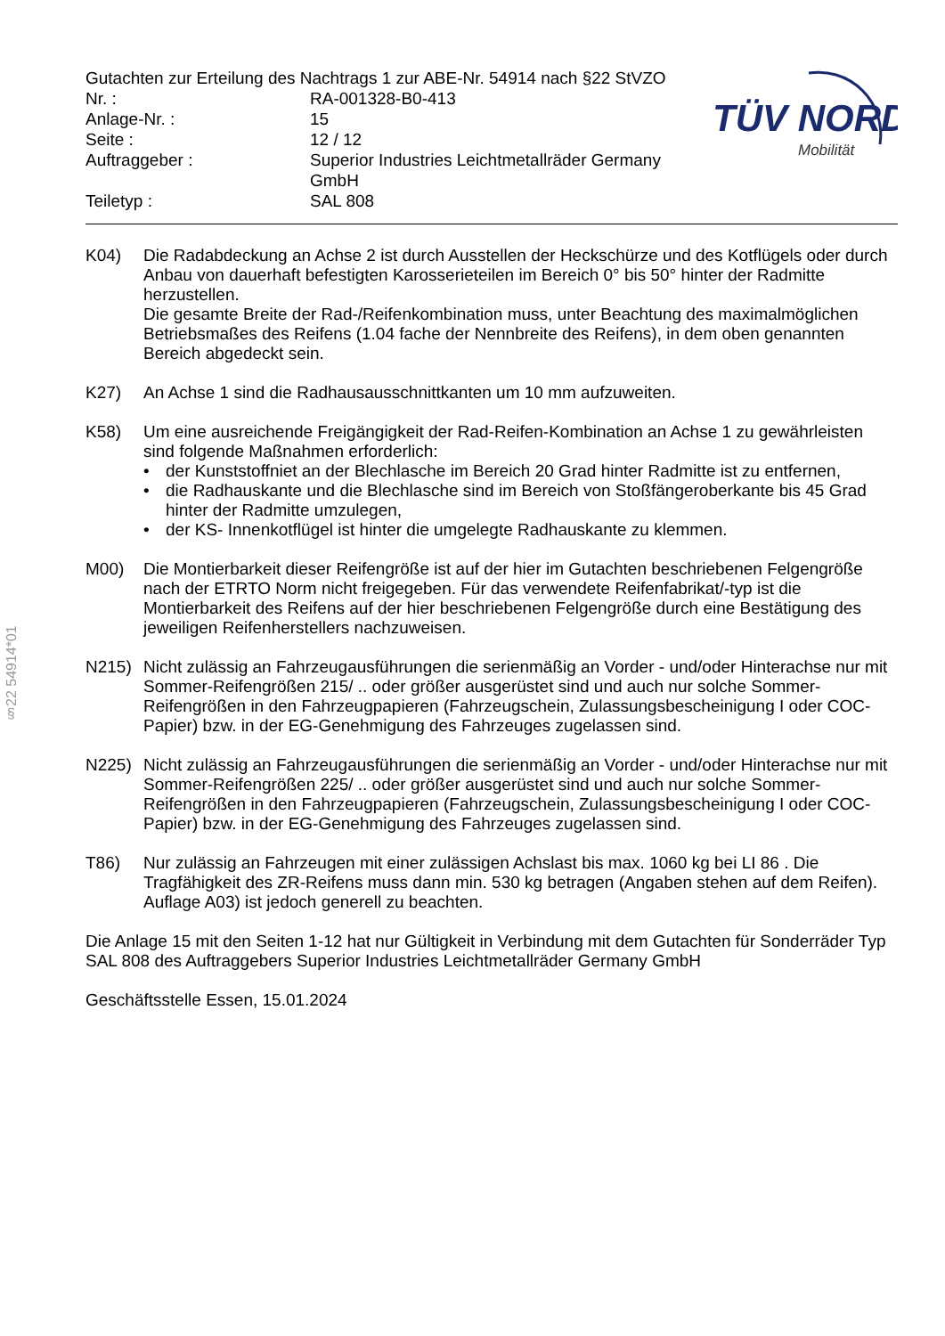§22 54914*01
| Gutachten zur Erteilung des Nachtrags 1 zur ABE-Nr. 54914 nach §22 StVZO | |
| Nr. : | RA-001328-B0-413 |
| Anlage-Nr. : | 15 |
| Seite : | 12 / 12 |
| Auftraggeber : | Superior Industries Leichtmetallräder Germany GmbH |
| Teiletyp : | SAL 808 |
TÜV NORD
Mobilität
K04) Die Radabdeckung an Achse 2 ist durch Ausstellen der Heckschürze und des Kotflügels oder durch Anbau von dauerhaft befestigten Karosserieteilen im Bereich 0° bis 50° hinter der Radmitte herzustellen.
Die gesamte Breite der Rad-/Reifenkombination muss, unter Beachtung des maximalmöglichen Betriebsmaßes des Reifens (1.04 fache der Nennbreite des Reifens), in dem oben genannten Bereich abgedeckt sein.
K27) An Achse 1 sind die Radhausausschnittkanten um 10 mm aufzuweiten.
K58) Um eine ausreichende Freigängigkeit der Rad-Reifen-Kombination an Achse 1 zu gewährleisten sind folgende Maßnahmen erforderlich:
• der Kunststoffniet an der Blechlasche im Bereich 20 Grad hinter Radmitte ist zu entfernen,
• die Radhauskante und die Blechlasche sind im Bereich von Stoßfängeroberkante bis 45 Grad hinter der Radmitte umzulegen,
• der KS- Innenkotflügel ist hinter die umgelegte Radhauskante zu klemmen.
M00) Die Montierbarkeit dieser Reifengröße ist auf der hier im Gutachten beschriebenen Felgengröße nach der ETRTO Norm nicht freigegeben. Für das verwendete Reifenfabrikat/-typ ist die Montierbarkeit des Reifens auf der hier beschriebenen Felgengröße durch eine Bestätigung des jeweiligen Reifenherstellers nachzuweisen.
N215) Nicht zulässig an Fahrzeugausführungen die serienmäßig an Vorder - und/oder Hinterachse nur mit Sommer-Reifengrößen 215/ .. oder größer ausgerüstet sind und auch nur solche Sommer-Reifengrößen in den Fahrzeugpapieren (Fahrzeugschein, Zulassungsbescheinigung I oder COC- Papier) bzw. in der EG-Genehmigung des Fahrzeuges zugelassen sind.
N225) Nicht zulässig an Fahrzeugausführungen die serienmäßig an Vorder - und/oder Hinterachse nur mit Sommer-Reifengrößen 225/ .. oder größer ausgerüstet sind und auch nur solche Sommer-Reifengrößen in den Fahrzeugpapieren (Fahrzeugschein, Zulassungsbescheinigung I oder COC- Papier) bzw. in der EG-Genehmigung des Fahrzeuges zugelassen sind.
T86) Nur zulässig an Fahrzeugen mit einer zulässigen Achslast bis max. 1060 kg bei LI 86 . Die Tragfähigkeit des ZR-Reifens muss dann min. 530 kg betragen (Angaben stehen auf dem Reifen). Auflage A03) ist jedoch generell zu beachten.
Die Anlage 15 mit den Seiten 1-12 hat nur Gültigkeit in Verbindung mit dem Gutachten für Sonderräder Typ SAL 808 des Auftraggebers Superior Industries Leichtmetallräder Germany GmbH
Geschäftsstelle Essen, 15.01.2024